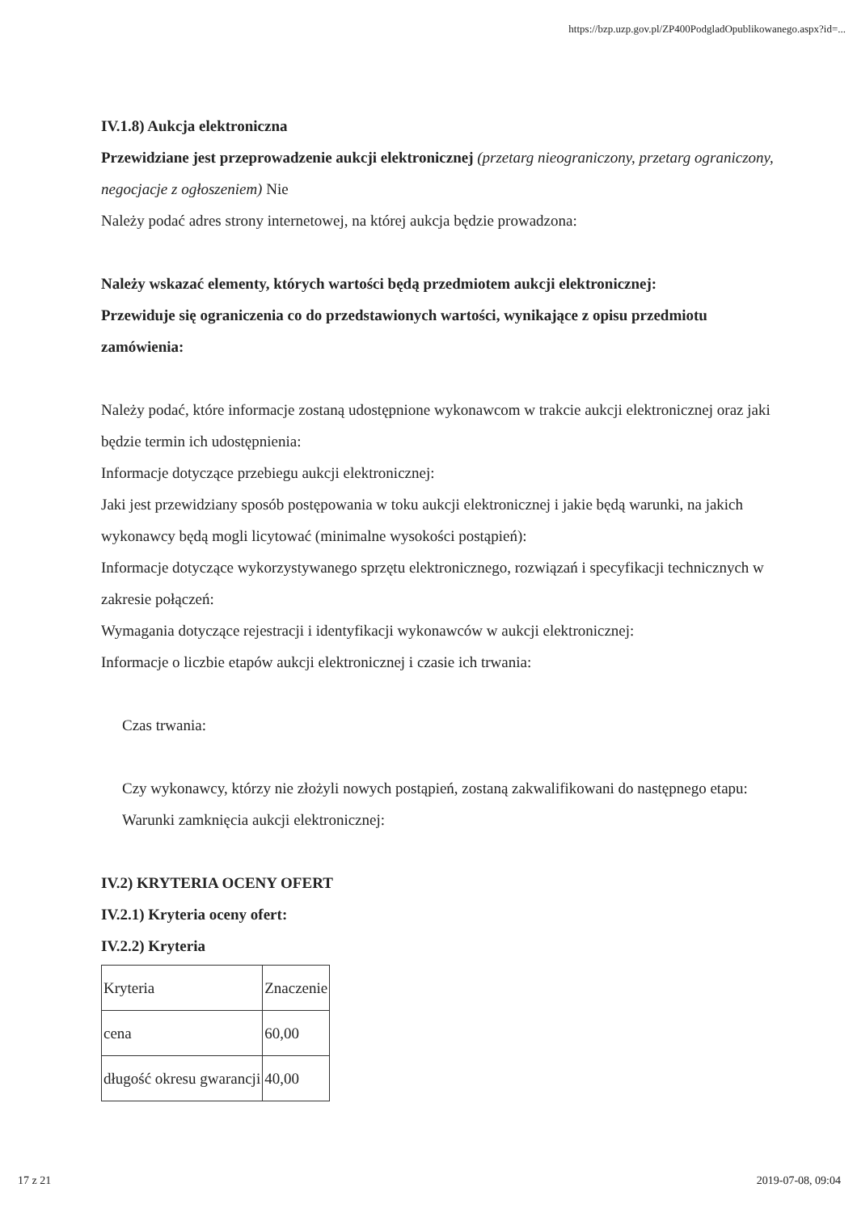https://bzp.uzp.gov.pl/ZP400PodgladOpublikowanego.aspx?id=...
IV.1.8) Aukcja elektroniczna
Przewidziane jest przeprowadzenie aukcji elektronicznej (przetarg nieograniczony, przetarg ograniczony, negocjacje z ogłoszeniem) Nie
Należy podać adres strony internetowej, na której aukcja będzie prowadzona:
Należy wskazać elementy, których wartości będą przedmiotem aukcji elektronicznej:
Przewiduje się ograniczenia co do przedstawionych wartości, wynikające z opisu przedmiotu zamówienia:
Należy podać, które informacje zostaną udostępnione wykonawcom w trakcie aukcji elektronicznej oraz jaki będzie termin ich udostępnienia:
Informacje dotyczące przebiegu aukcji elektronicznej:
Jaki jest przewidziany sposób postępowania w toku aukcji elektronicznej i jakie będą warunki, na jakich wykonawcy będą mogli licytować (minimalne wysokości postąpień):
Informacje dotyczące wykorzystywanego sprzętu elektronicznego, rozwiązań i specyfikacji technicznych w zakresie połączeń:
Wymagania dotyczące rejestracji i identyfikacji wykonawców w aukcji elektronicznej:
Informacje o liczbie etapów aukcji elektronicznej i czasie ich trwania:
Czas trwania:
Czy wykonawcy, którzy nie złożyli nowych postąpień, zostaną zakwalifikowani do następnego etapu:
Warunki zamknięcia aukcji elektronicznej:
IV.2) KRYTERIA OCENY OFERT
IV.2.1) Kryteria oceny ofert:
IV.2.2) Kryteria
| Kryteria | Znaczenie |
| cena | 60,00 |
| długość okresu gwarancji | 40,00 |
17 z 21 2019-07-08, 09:04